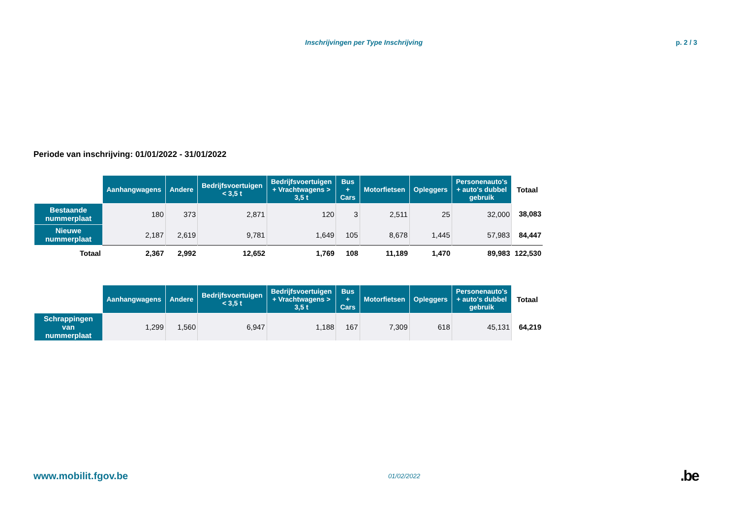Inschrijvingen per Type Inschrijving p. 2 / 3
Periode van inschrijving: 01/01/2022 - 31/01/2022
| | Aanhangwagens | Andere | Bedrijfsvoertuigen < 3,5 t | Bedrijfsvoertuigen + Vrachtwagens > 3,5 t | Bus + Cars | Motorfietsen | Opleggers | Personenauto's + auto's dubbel gebruik | Totaal |
| --- | --- | --- | --- | --- | --- | --- | --- | --- | --- |
| Bestaande nummerplaat | 180 | 373 | 2,871 | 120 | 3 | 2,511 | 25 | 32,000 | 38,083 |
| Nieuwe nummerplaat | 2,187 | 2,619 | 9,781 | 1,649 | 105 | 8,678 | 1,445 | 57,983 | 84,447 |
| Totaal | 2,367 | 2,992 | 12,652 | 1,769 | 108 | 11,189 | 1,470 | 89,983 | 122,530 |
| | Aanhangwagens | Andere | Bedrijfsvoertuigen < 3,5 t | Bedrijfsvoertuigen + Vrachtwagens > 3,5 t | Bus + Cars | Motorfietsen | Opleggers | Personenauto's + auto's dubbel gebruik | Totaal |
| --- | --- | --- | --- | --- | --- | --- | --- | --- | --- |
| Schrappingen van nummerplaat | 1,299 | 1,560 | 6,947 | 1,188 | 167 | 7,309 | 618 | 45,131 | 64,219 |
www.mobilit.fgov.be 01/02/2022.be